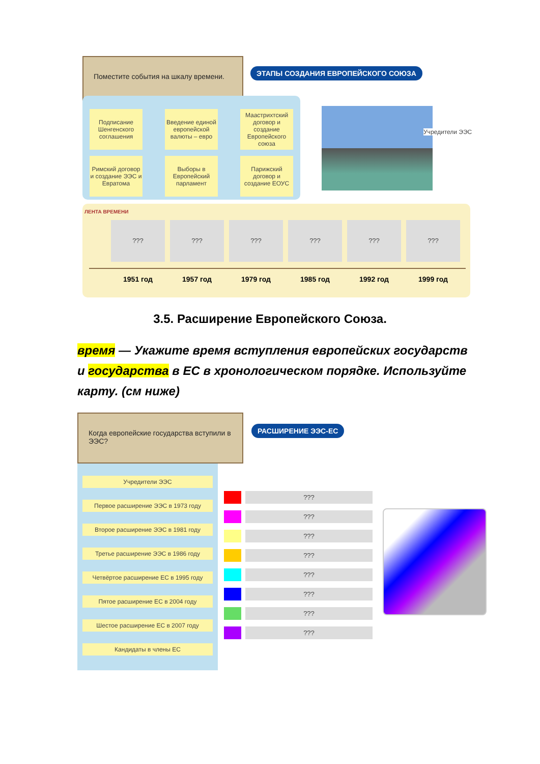Поместите события на шкалу времени.
ЭТАПЫ СОЗДАНИЯ ЕВРОПЕЙСКОГО СОЮЗА
Подписание Шенгенского соглашения
Введение единой европейской валюты – евро
Маастрихтский договор и создание Европейского союза
Римский договор и создание ЭЭС и Евратома
Выборы в Европейский парламент
Парижский договор и создание ЕОУС
Учредители ЭЭС
ЛЕНТА ВРЕМЕНИ
??? ??? ??? ??? ??? ???
1951 год 1957 год 1979 год 1985 год 1992 год 1999 год
3.5. Расширение Европейского Союза.
время — Укажите время вступления европейских государств и государства в ЕС в хронологическом порядке. Используйте карту. (см ниже)
Когда европейские государства вступили в ЭЭС?
РАСШИРЕНИЕ ЭЭС-ЕС
Учредители ЭЭС
Первое расширение ЭЭС в 1973 году
Второе расширение ЭЭС в 1981 году
Третье расширение ЭЭС в 1986 году
Четвёртое расширение ЕС в 1995 году
Пятое расширение ЕС в 2004 году
Шестое расширение ЕС в 2007 году
Кандидаты в члены ЕС
???
???
???
???
???
???
???
???